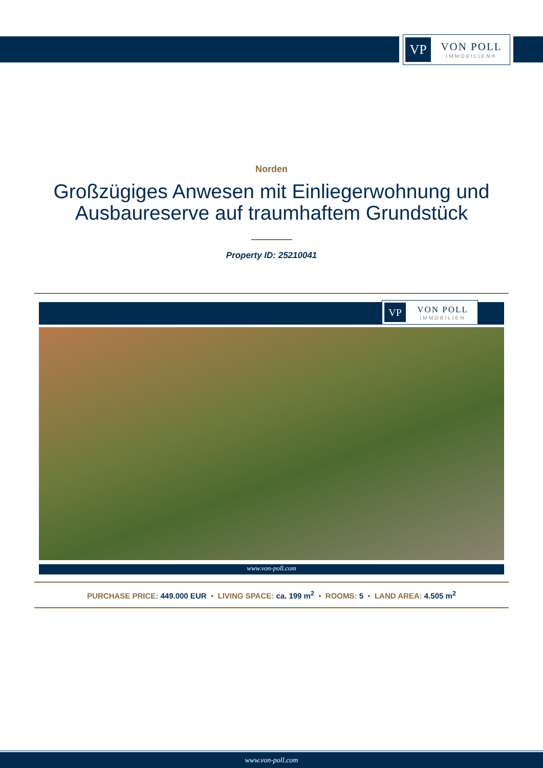VP
VON POLL
IMMOBILIEN®
Norden
Großzügiges Anwesen mit Einliegerwohnung und Ausbaureserve auf traumhaftem Grundstück
Property ID: 25210041
VP
VON POLL
IMMOBILIEN
www.von-poll.com
PURCHASE PRICE: 449.000 EUR • LIVING SPACE: ca. 199 m<sup>2</sup> • ROOMS: 5 • LAND AREA: 4.505 m<sup>2</sup>
www.von-poll.com